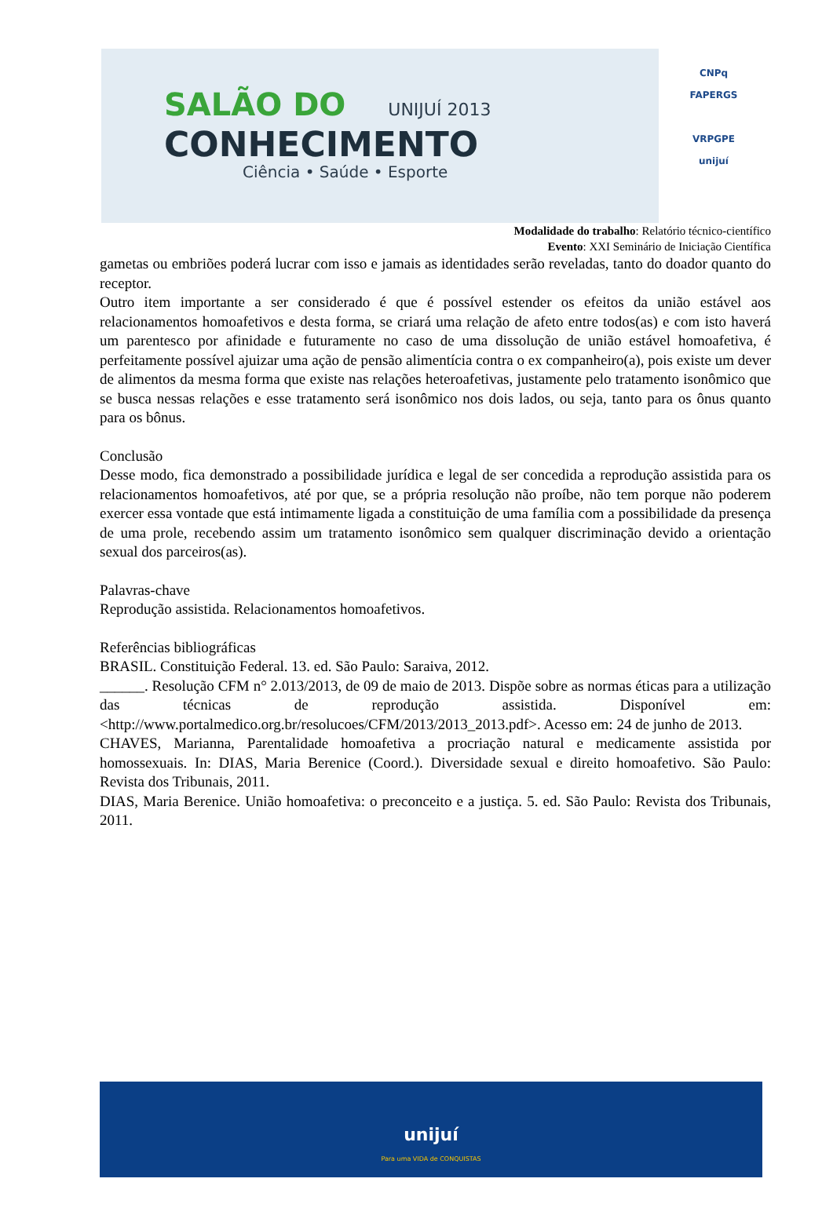SALÃO DO UNIJUÍ 2013
CONHECIMENTO
Ciência • Saúde • Esporte
CNPq
FAPERGS
VRPGPE
unijuí
Modalidade do trabalho: Relatório técnico-científico
Evento: XXI Seminário de Iniciação Científica
gametas ou embriões poderá lucrar com isso e jamais as identidades serão reveladas, tanto do doador quanto do receptor.
Outro item importante a ser considerado é que é possível estender os efeitos da união estável aos relacionamentos homoafetivos e desta forma, se criará uma relação de afeto entre todos(as) e com isto haverá um parentesco por afinidade e futuramente no caso de uma dissolução de união estável homoafetiva, é perfeitamente possível ajuizar uma ação de pensão alimentícia contra o ex companheiro(a), pois existe um dever de alimentos da mesma forma que existe nas relações heteroafetivas, justamente pelo tratamento isonômico que se busca nessas relações e esse tratamento será isonômico nos dois lados, ou seja, tanto para os ônus quanto para os bônus.
Conclusão
Desse modo, fica demonstrado a possibilidade jurídica e legal de ser concedida a reprodução assistida para os relacionamentos homoafetivos, até por que, se a própria resolução não proíbe, não tem porque não poderem exercer essa vontade que está intimamente ligada a constituição de uma família com a possibilidade da presença de uma prole, recebendo assim um tratamento isonômico sem qualquer discriminação devido a orientação sexual dos parceiros(as).
Palavras-chave
Reprodução assistida. Relacionamentos homoafetivos.
Referências bibliográficas
BRASIL. Constituição Federal. 13. ed. São Paulo: Saraiva, 2012.
______. Resolução CFM n° 2.013/2013, de 09 de maio de 2013. Dispõe sobre as normas éticas para a utilização das técnicas de reprodução assistida. Disponível em: <http://www.portalmedico.org.br/resolucoes/CFM/2013/2013_2013.pdf>. Acesso em: 24 de junho de 2013.
CHAVES, Marianna, Parentalidade homoafetiva a procriação natural e medicamente assistida por homossexuais. In: DIAS, Maria Berenice (Coord.). Diversidade sexual e direito homoafetivo. São Paulo: Revista dos Tribunais, 2011.
DIAS, Maria Berenice. União homoafetiva: o preconceito e a justiça. 5. ed. São Paulo: Revista dos Tribunais, 2011.
unijuí
Para uma VIDA de CONQUISTAS